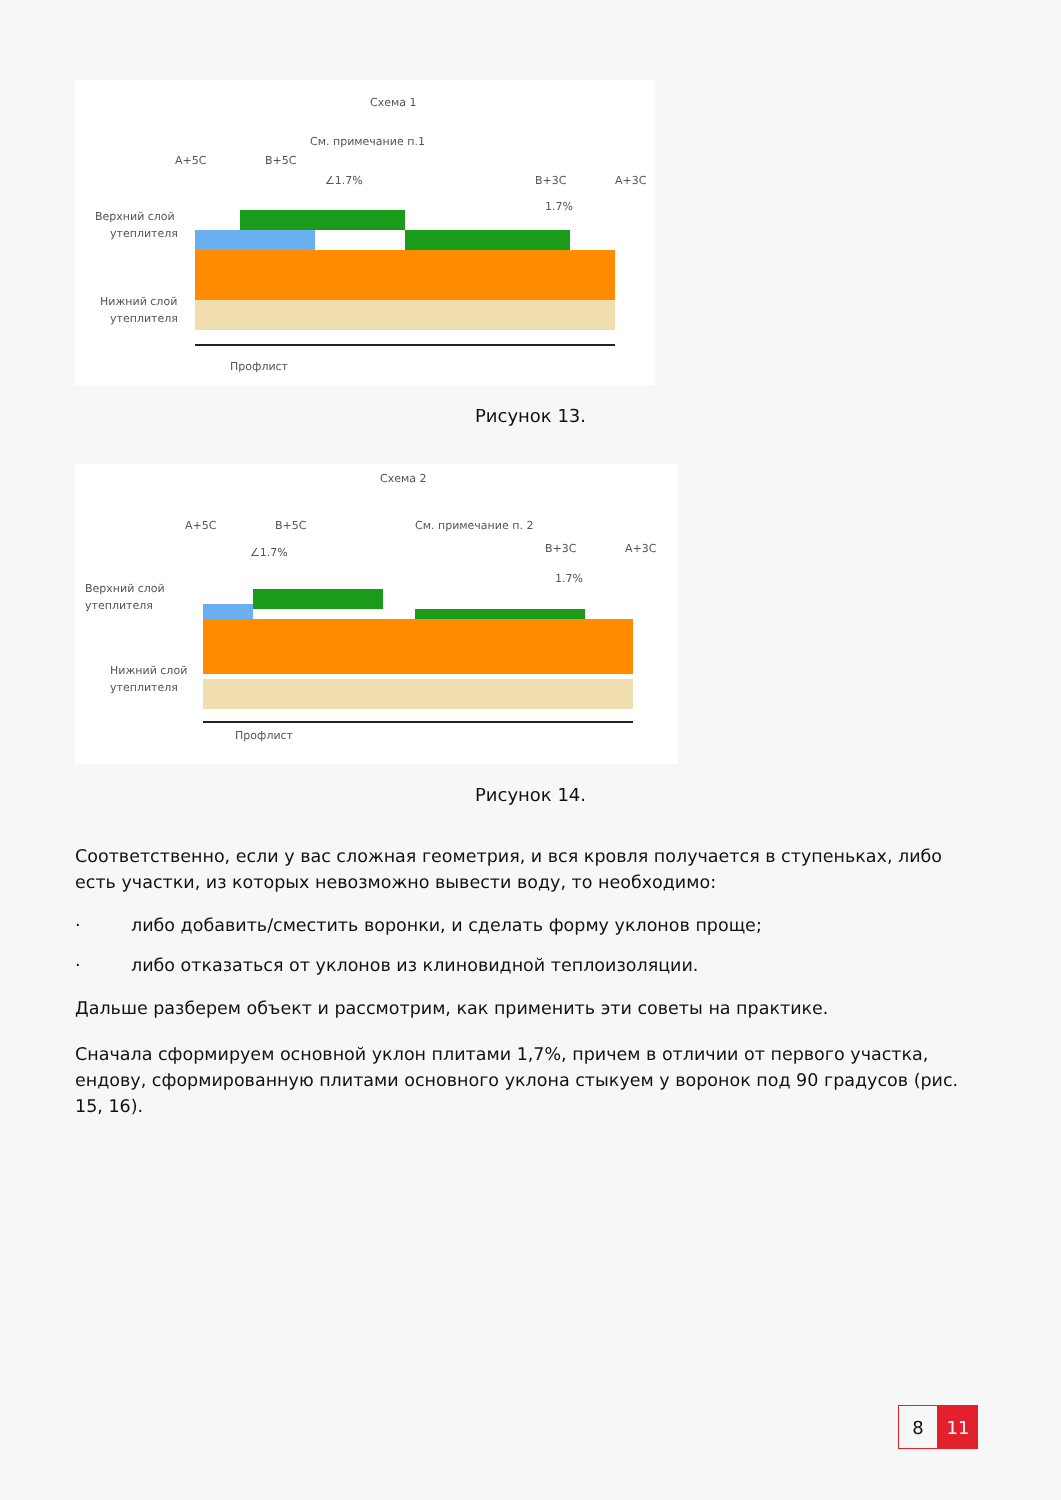Схема 1
См. примечание п.1
А+5С
В+5С
∠1.7%
В+3С
А+3С
1.7%
Верхний слой
утеплителя
Нижний слой
утеплителя
Профлист
Рисунок 13.
Схема 2
См. примечание п. 2
А+5С
В+5С
∠1.7%
В+3С
А+3С
1.7%
Верхний слой
утеплителя
Нижний слой
утеплителя
Профлист
Рисунок 14.
Соответственно, если у вас сложная геометрия, и вся кровля получается в ступеньках, либо есть участки, из которых невозможно вывести воду, то необходимо:
· либо добавить/сместить воронки, и сделать форму уклонов проще;
· либо отказаться от уклонов из клиновидной теплоизоляции.
Дальше разберем объект и рассмотрим, как применить эти советы на практике.
Сначала сформируем основной уклон плитами 1,7%, причем в отличии от первого участка, ендову, сформированную плитами основного уклона стыкуем у воронок под 90 градусов (рис. 15, 16).
8 11